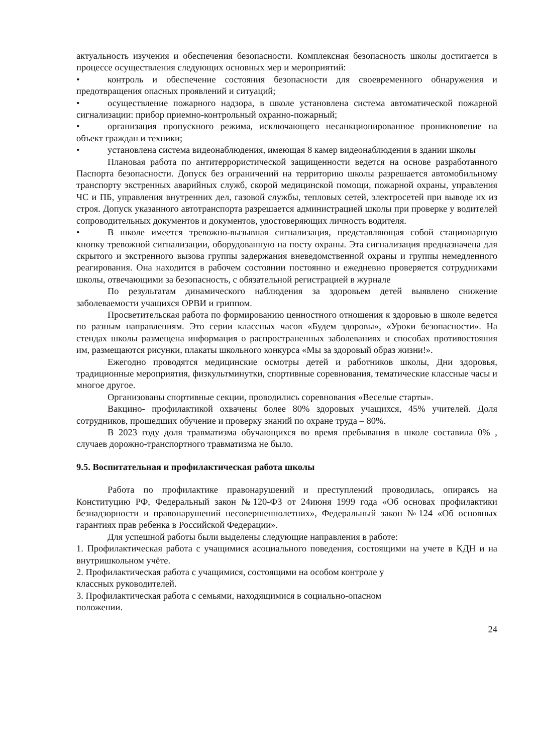актуальность изучения и обеспечения безопасности. Комплексная безопасность школы достигается в процессе осуществления следующих основных мер и мероприятий:
• контроль и обеспечение состояния безопасности для своевременного обнаружения и предотвращения опасных проявлений и ситуаций;
• осуществление пожарного надзора, в школе установлена система автоматической пожарной сигнализации: прибор приемно-контрольный охранно-пожарный;
• организация пропускного режима, исключающего несанкционированное проникновение на объект граждан и техники;
• установлена система видеонаблюдения, имеющая 8 камер видеонаблюдения в здании школы
Плановая работа по антитеррористической защищенности ведется на основе разработанного Паспорта безопасности. Допуск без ограничений на территорию школы разрешается автомобильному транспорту экстренных аварийных служб, скорой медицинской помощи, пожарной охраны, управления ЧС и ПБ, управления внутренних дел, газовой службы, тепловых сетей, электросетей при выводе их из строя. Допуск указанного автотранспорта разрешается администрацией школы при проверке у водителей сопроводительных документов и документов, удостоверяющих личность водителя.
• В школе имеется тревожно-вызывная сигнализация, представляющая собой стационарную кнопку тревожной сигнализации, оборудованную на посту охраны. Эта сигнализация предназначена для скрытого и экстренного вызова группы задержания вневедомственной охраны и группы немедленного реагирования. Она находится в рабочем состоянии постоянно и ежедневно проверяется сотрудниками школы, отвечающими за безопасность, с обязательной регистрацией в журнале
По результатам динамического наблюдения за здоровьем детей выявлено снижение заболеваемости учащихся ОРВИ и гриппом.
Просветительская работа по формированию ценностного отношения к здоровью в школе ведется по разным направлениям. Это серии классных часов «Будем здоровы», «Уроки безопасности». На стендах школы размещена информация о распространенных заболеваниях и способах противостояния им, размещаются рисунки, плакаты школьного конкурса «Мы за здоровый образ жизни!».
Ежегодно проводятся медицинские осмотры детей и работников школы, Дни здоровья, традиционные мероприятия, физкультминутки, спортивные соревнования, тематические классные часы и многое другое.
Организованы спортивные секции, проводились соревнования «Веселые старты».
Вакцино- профилактикой охвачены более 80% здоровых учащихся, 45% учителей. Доля сотрудников, прошедших обучение и проверку знаний по охране труда – 80%.
В 2023 году доля травматизма обучающихся во время пребывания в школе составила 0% , случаев дорожно-транспортного травматизма не было.
9.5. Воспитательная и профилактическая работа школы
Работа по профилактике правонарушений и преступлений проводилась, опираясь на Конституцию РФ, Федеральный закон №120-ФЗ от 24июня 1999 года «Об основах профилактики безнадзорности и правонарушений несовершеннолетних», Федеральный закон №124 «Об основных гарантиях прав ребенка в Российской Федерации».
Для успешной работы были выделены следующие направления в работе:
1. Профилактическая работа с учащимися асоциального поведения, состоящими на учете в КДН и на внутришкольном учёте.
2. Профилактическая работа с учащимися, состоящими на особом контроле у
классных руководителей.
3. Профилактическая работа с семьями, находящимися в социально-опасном
положении.
24